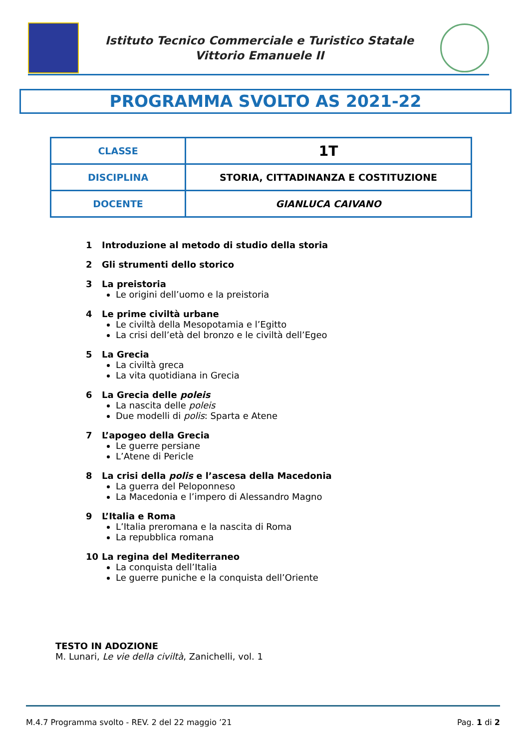Istituto Tecnico Commerciale e Turistico Statale
Vittorio Emanuele II
PROGRAMMA SVOLTO AS 2021-22
| CLASSE | 1T |
| DISCIPLINA | STORIA, CITTADINANZA E COSTITUZIONE |
| DOCENTE | GIANLUCA CAIVANO |
1 Introduzione al metodo di studio della storia
2 Gli strumenti dello storico
3 La preistoria
Le origini dell’uomo e la preistoria
4 Le prime civiltà urbane
Le civiltà della Mesopotamia e l’Egitto
La crisi dell’età del bronzo e le civiltà dell’Egeo
5 La Grecia
La civiltà greca
La vita quotidiana in Grecia
6 La Grecia delle poleis
La nascita delle poleis
Due modelli di polis: Sparta e Atene
7 L’apogeo della Grecia
Le guerre persiane
L’Atene di Pericle
8 La crisi della polis e l’ascesa della Macedonia
La guerra del Peloponneso
La Macedonia e l’impero di Alessandro Magno
9 L’Italia e Roma
L’Italia preromana e la nascita di Roma
La repubblica romana
10 La regina del Mediterraneo
La conquista dell’Italia
Le guerre puniche e la conquista dell’Oriente
TESTO IN ADOZIONE
M. Lunari, Le vie della civiltà, Zanichelli, vol. 1
M.4.7 Programma svolto - REV. 2 del 22 maggio ’21 Pag. 1 di 2